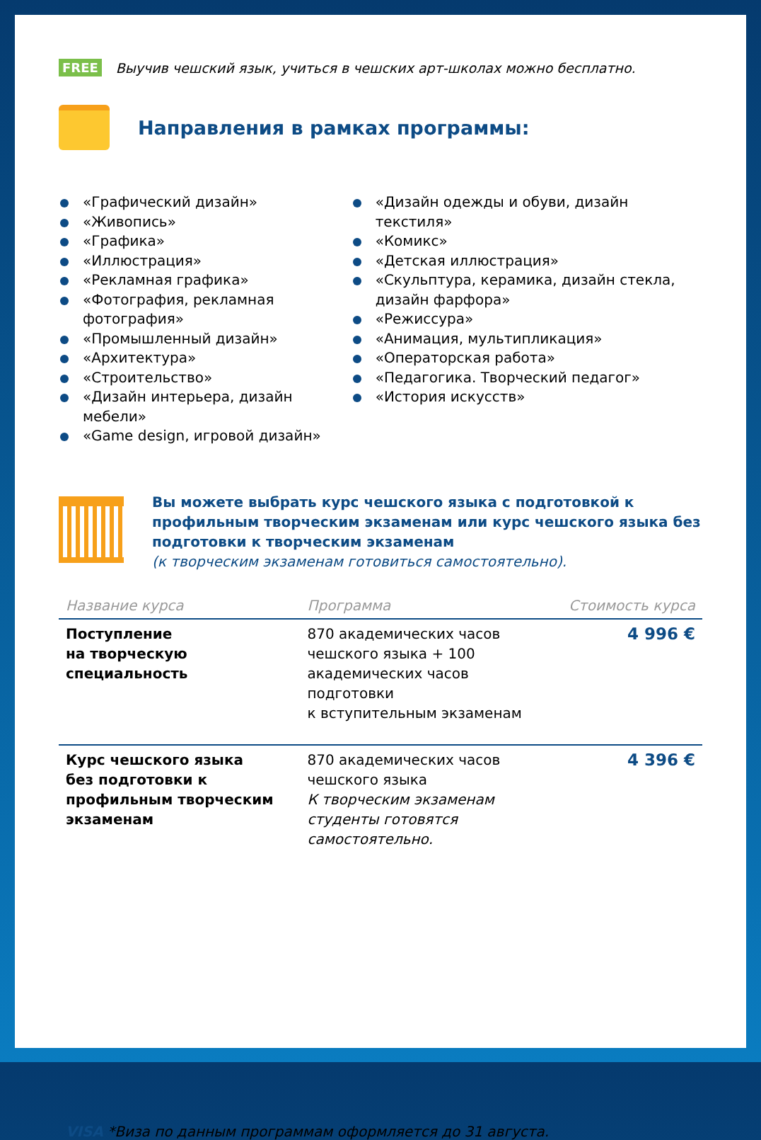FREE Выучив чешский язык, учиться в чешских арт-школах можно бесплатно.
Направления в рамках программы:
«Графический дизайн»
«Живопись»
«Графика»
«Иллюстрация»
«Рекламная графика»
«Фотография, рекламная фотография»
«Промышленный дизайн»
«Архитектура»
«Строительство»
«Дизайн интерьера, дизайн мебели»
«Game design, игровой дизайн»
«Дизайн одежды и обуви, дизайн текстиля»
«Комикс»
«Детская иллюстрация»
«Скульптура, керамика, дизайн стекла, дизайн фарфора»
«Режиссура»
«Анимация, мультипликация»
«Операторская работа»
«Педагогика. Творческий педагог»
«История искусств»
Вы можете выбрать курс чешского языка с подготовкой к профильным творческим экзаменам или курс чешского языка без подготовки к творческим экзаменам
(к творческим экзаменам готовиться самостоятельно).
| Название курса | Программа | Стоимость курса |
| --- | --- | --- |
| Поступление на творческую специальность | 870 академических часов чешского языка + 100 академических часов подготовки к вступительным экзаменам | 4 996 € |
| Курс чешского языка без подготовки к профильным творческим экзаменам | 870 академических часов чешского языка К творческим экзаменам студенты готовятся самостоятельно. | 4 396 € |
VISA *Виза по данным программам оформляется до 31 августа.